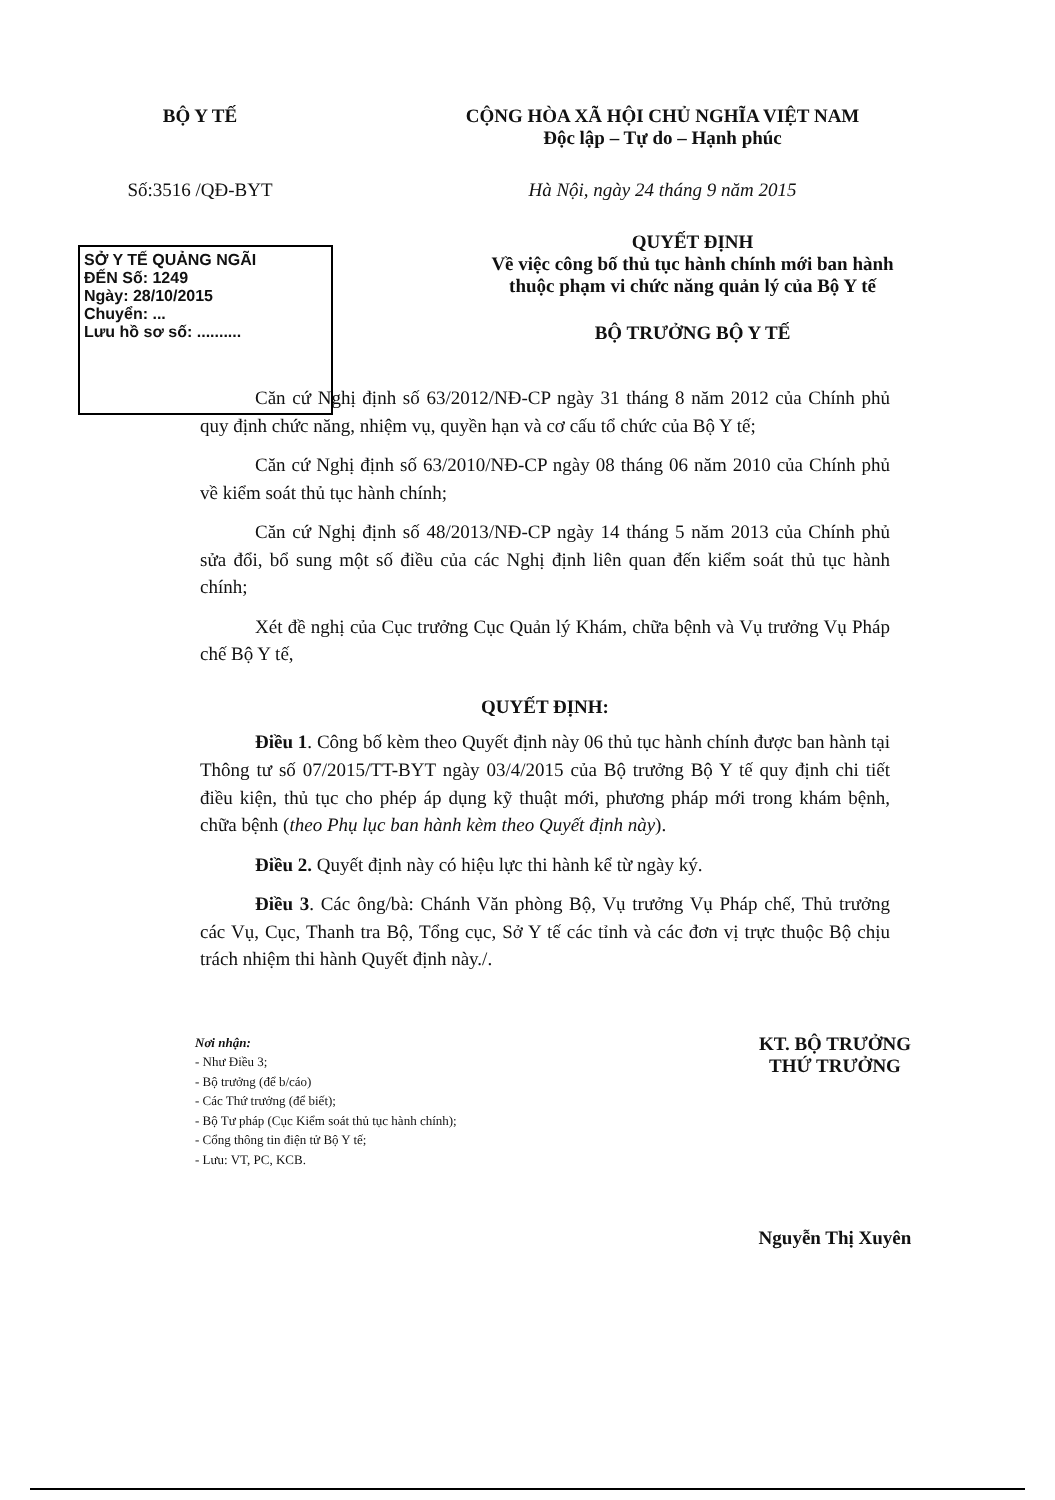BỘ Y TẾ CỘNG HÒA XÃ HỘI CHỦ NGHĨA VIỆT NAM
Độc lập – Tự do – Hạnh phúc
Số:3516 /QĐ-BYT Hà Nội, ngày 24 tháng 9 năm 2015
SỞ Y TẾ QUẢNG NGÃI
ĐẾN Số: 1249
Ngày: 28/10/2015
Chuyển: ...
Lưu hồ sơ số: ..........
QUYẾT ĐỊNH
Về việc công bố thủ tục hành chính mới ban hành
thuộc phạm vi chức năng quản lý của Bộ Y tế
BỘ TRƯỞNG BỘ Y TẾ
Căn cứ Nghị định số 63/2012/NĐ-CP ngày 31 tháng 8 năm 2012 của Chính phủ quy định chức năng, nhiệm vụ, quyền hạn và cơ cấu tổ chức của Bộ Y tế;
Căn cứ Nghị định số 63/2010/NĐ-CP ngày 08 tháng 06 năm 2010 của Chính phủ về kiểm soát thủ tục hành chính;
Căn cứ Nghị định số 48/2013/NĐ-CP ngày 14 tháng 5 năm 2013 của Chính phủ sửa đổi, bổ sung một số điều của các Nghị định liên quan đến kiểm soát thủ tục hành chính;
Xét đề nghị của Cục trưởng Cục Quản lý Khám, chữa bệnh và Vụ trưởng Vụ Pháp chế Bộ Y tế,
QUYẾT ĐỊNH:
Điều 1. Công bố kèm theo Quyết định này 06 thủ tục hành chính được ban hành tại Thông tư số 07/2015/TT-BYT ngày 03/4/2015 của Bộ trưởng Bộ Y tế quy định chi tiết điều kiện, thủ tục cho phép áp dụng kỹ thuật mới, phương pháp mới trong khám bệnh, chữa bệnh (theo Phụ lục ban hành kèm theo Quyết định này).
Điều 2. Quyết định này có hiệu lực thi hành kể từ ngày ký.
Điều 3. Các ông/bà: Chánh Văn phòng Bộ, Vụ trưởng Vụ Pháp chế, Thủ trưởng các Vụ, Cục, Thanh tra Bộ, Tổng cục, Sở Y tế các tỉnh và các đơn vị trực thuộc Bộ chịu trách nhiệm thi hành Quyết định này./.
Nơi nhận:
- Như Điều 3;
- Bộ trưởng (để b/cáo)
- Các Thứ trưởng (để biết);
- Bộ Tư pháp (Cục Kiểm soát thủ tục hành chính);
- Cổng thông tin điện tử Bộ Y tế;
- Lưu: VT, PC, KCB.
KT. BỘ TRƯỞNG
THỨ TRƯỞNG
Nguyễn Thị Xuyên